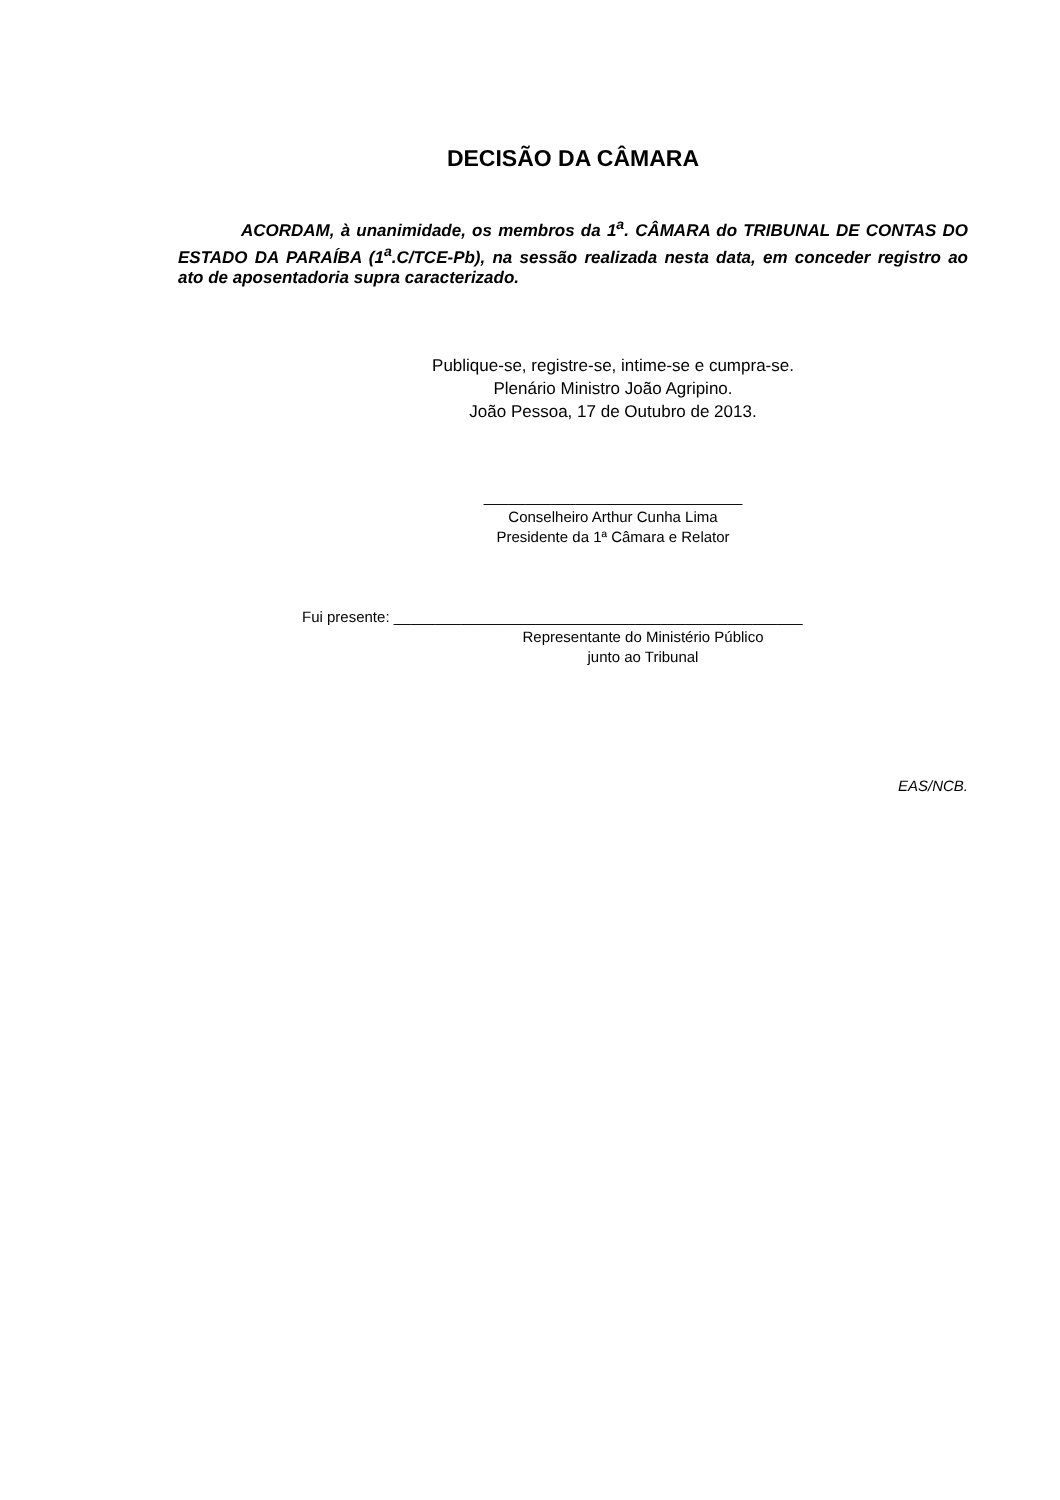DECISÃO DA CÂMARA
ACORDAM, à unanimidade, os membros da 1<sup>a</sup>. CÂMARA do TRIBUNAL DE CONTAS DO ESTADO DA PARAÍBA (1<sup>a</sup>.C/TCE-Pb), na sessão realizada nesta data, em conceder registro ao ato de aposentadoria supra caracterizado.
Publique-se, registre-se, intime-se e cumpra-se.
Plenário Ministro João Agripino.
João Pessoa, 17 de Outubro de 2013.
_______________________________
Conselheiro Arthur Cunha Lima
Presidente da 1ª Câmara e Relator
Fui presente: _________________________________________________
Representante do Ministério Público
junto ao Tribunal
EAS/NCB.